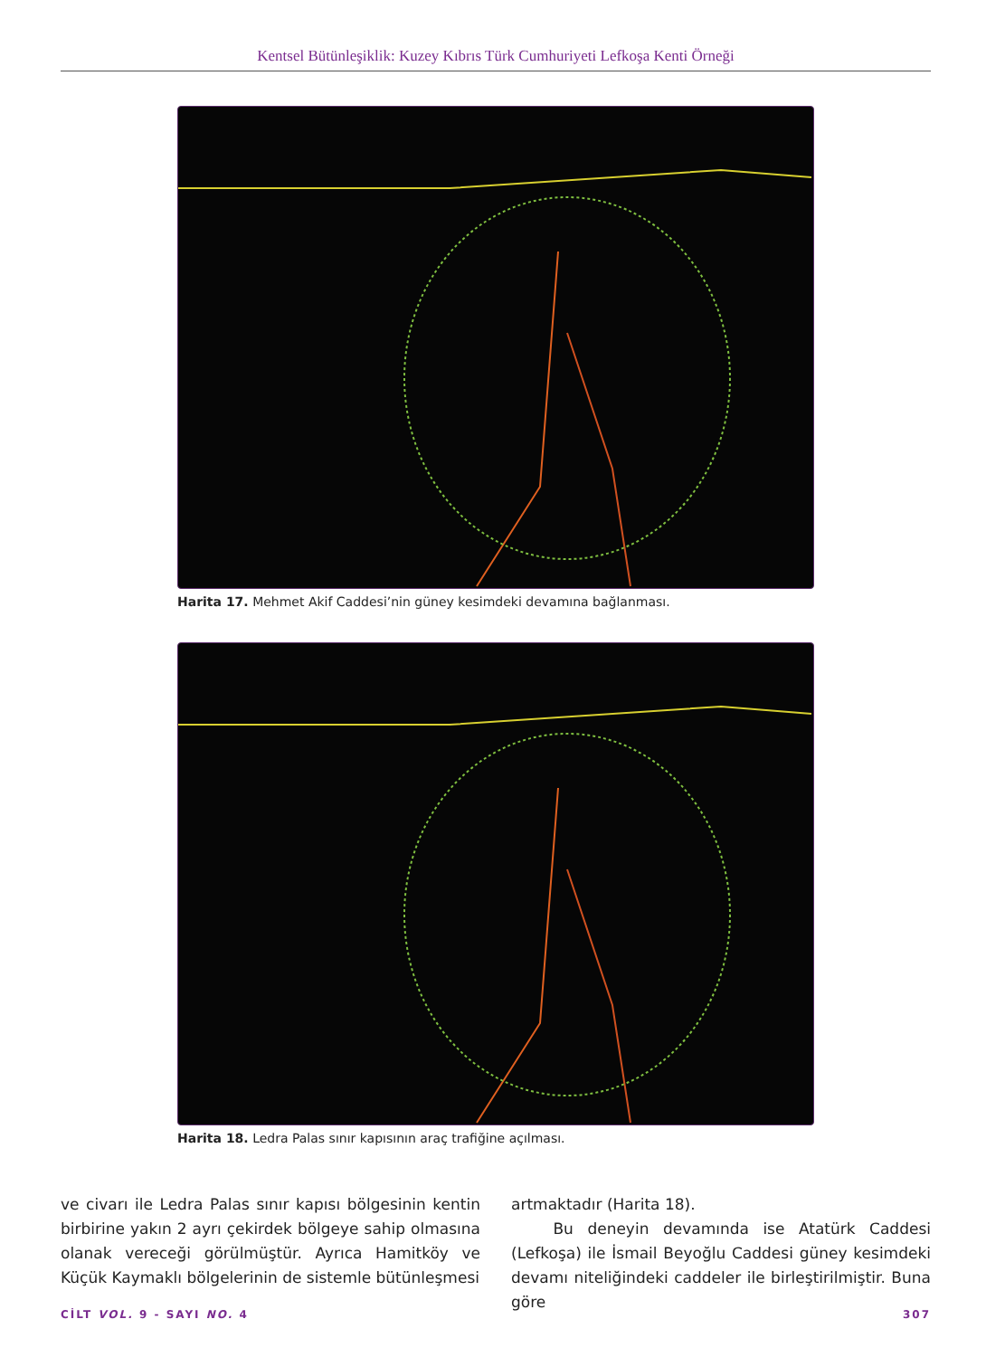Kentsel Bütünleşiklik: Kuzey Kıbrıs Türk Cumhuriyeti Lefkoşa Kenti Örneği
Harita 17. Mehmet Akif Caddesi’nin güney kesimdeki devamına bağlanması.
Harita 18. Ledra Palas sınır kapısının araç trafiğine açılması.
ve civarı ile Ledra Palas sınır kapısı bölgesinin kentin birbirine yakın 2 ayrı çekirdek bölgeye sahip olmasına olanak vereceği görülmüştür. Ayrıca Hamitköy ve Küçük Kaymaklı bölgelerinin de sistemle bütünleşmesi
artmaktadır (Harita 18).
Bu deneyin devamında ise Atatürk Caddesi (Lefkoşa) ile İsmail Beyoğlu Caddesi güney kesimdeki devamı niteliğindeki caddeler ile birleştirilmiştir. Buna göre
CİLT VOL. 9 - SAYI NO. 4 307